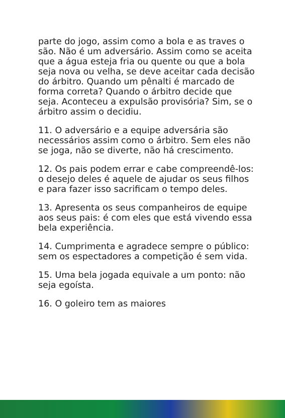parte do jogo, assim como a bola e as traves o são. Não é um adversário. Assim como se aceita que a água esteja fria ou quente ou que a bola seja nova ou velha, se deve aceitar cada decisão do árbitro. Quando um pênalti é marcado de forma correta? Quando o árbitro decide que seja. Aconteceu a expulsão provisória? Sim, se o árbitro assim o decidiu.
11. O adversário e a equipe adversária são necessários assim como o árbitro. Sem eles não se joga, não se diverte, não há crescimento.
12. Os pais podem errar e cabe compreendê-los: o desejo deles é aquele de ajudar os seus filhos e para fazer isso sacrificam o tempo deles.
13. Apresenta os seus companheiros de equipe aos seus pais: é com eles que está vivendo essa bela experiência.
14. Cumprimenta e agradece sempre o público: sem os espectadores a competição é sem vida.
15. Uma bela jogada equivale a um ponto: não seja egoísta.
16. O goleiro tem as maiores